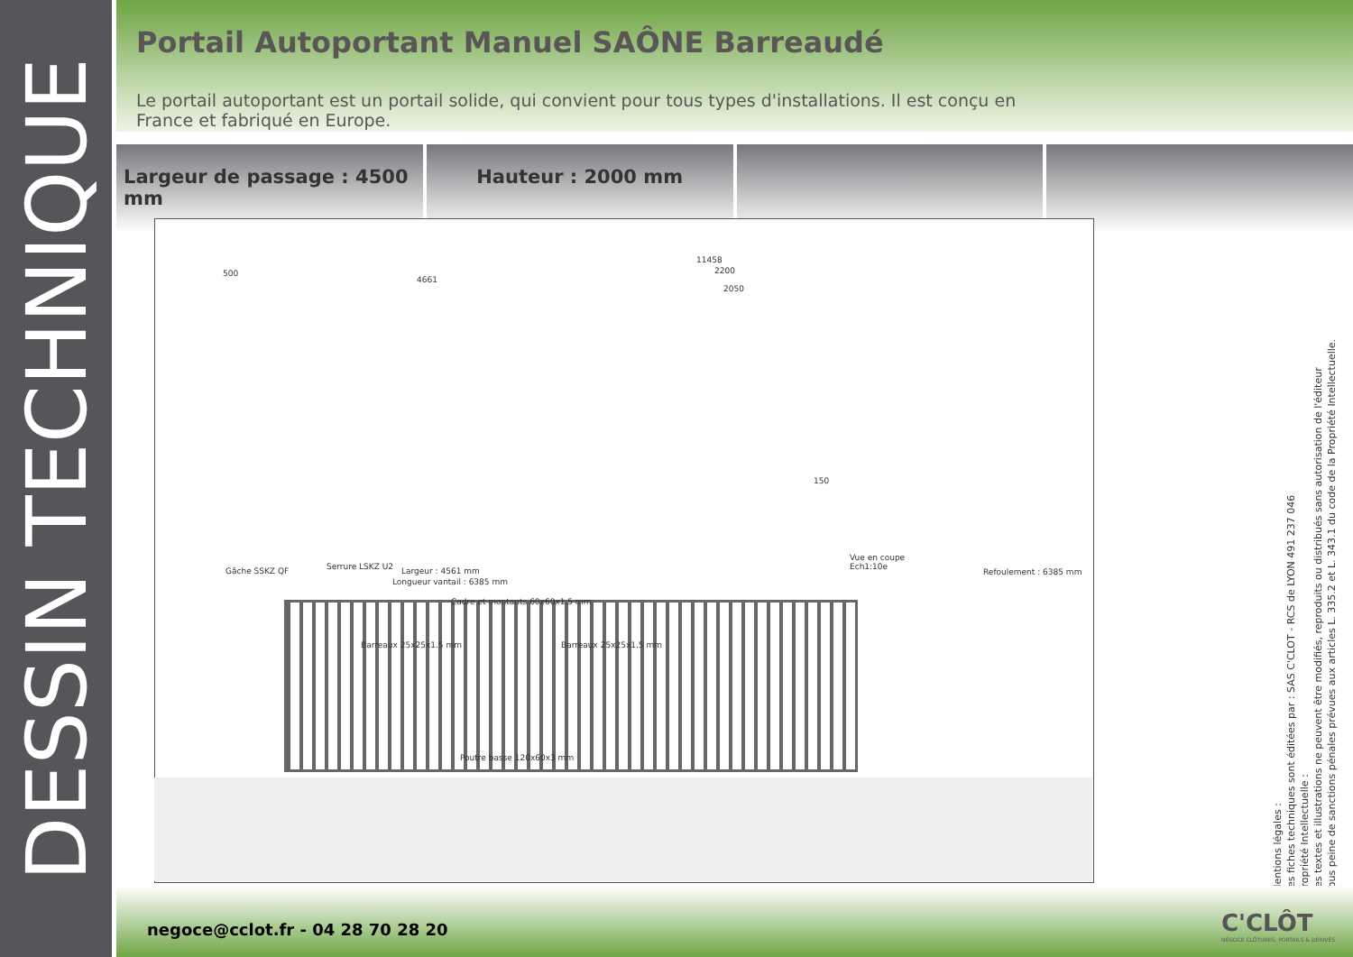DESSIN TECHNIQUE
Portail Autoportant Manuel SAÔNE Barreaudé
Le portail autoportant est un portail solide, qui convient pour tous types d'installations. Il est conçu en France et fabriqué en Europe.
Largeur de passage : 4500 mm Hauteur : 2000 mm
11458
4661
2200
2050
500
Gâche SSKZ QF Serrure LSKZ U2
150
Vue en coupe
Ech1:10e
Largeur : 4561 mm
Longueur vantail : 6385 mm
Cadre et montants 60x60x1.5 mm
Barreaux 25x25x1.5 mm Barreaux 25x25x1.5 mm
Poutre basse 120x60x3 mm
Refoulement : 6385 mm
Mentions légales :
Les fiches techniques sont éditées par : SAS C'CLOT - RCS de LYON 491 237 046
Propriété Intellectuelle :
Les textes et illustrations ne peuvent être modifiés, reproduits ou distribués sans autorisation de l'éditeur
sous peine de sanctions pénales prévues aux articles L. 335.2 et L. 343.1 du code de la Propriété Intellectuelle.
negoce@cclot.fr - 04 28 70 28 20
C'CLÔT
NÉGOCE CLÔTURES, PORTAILS & DÉRIVÉS